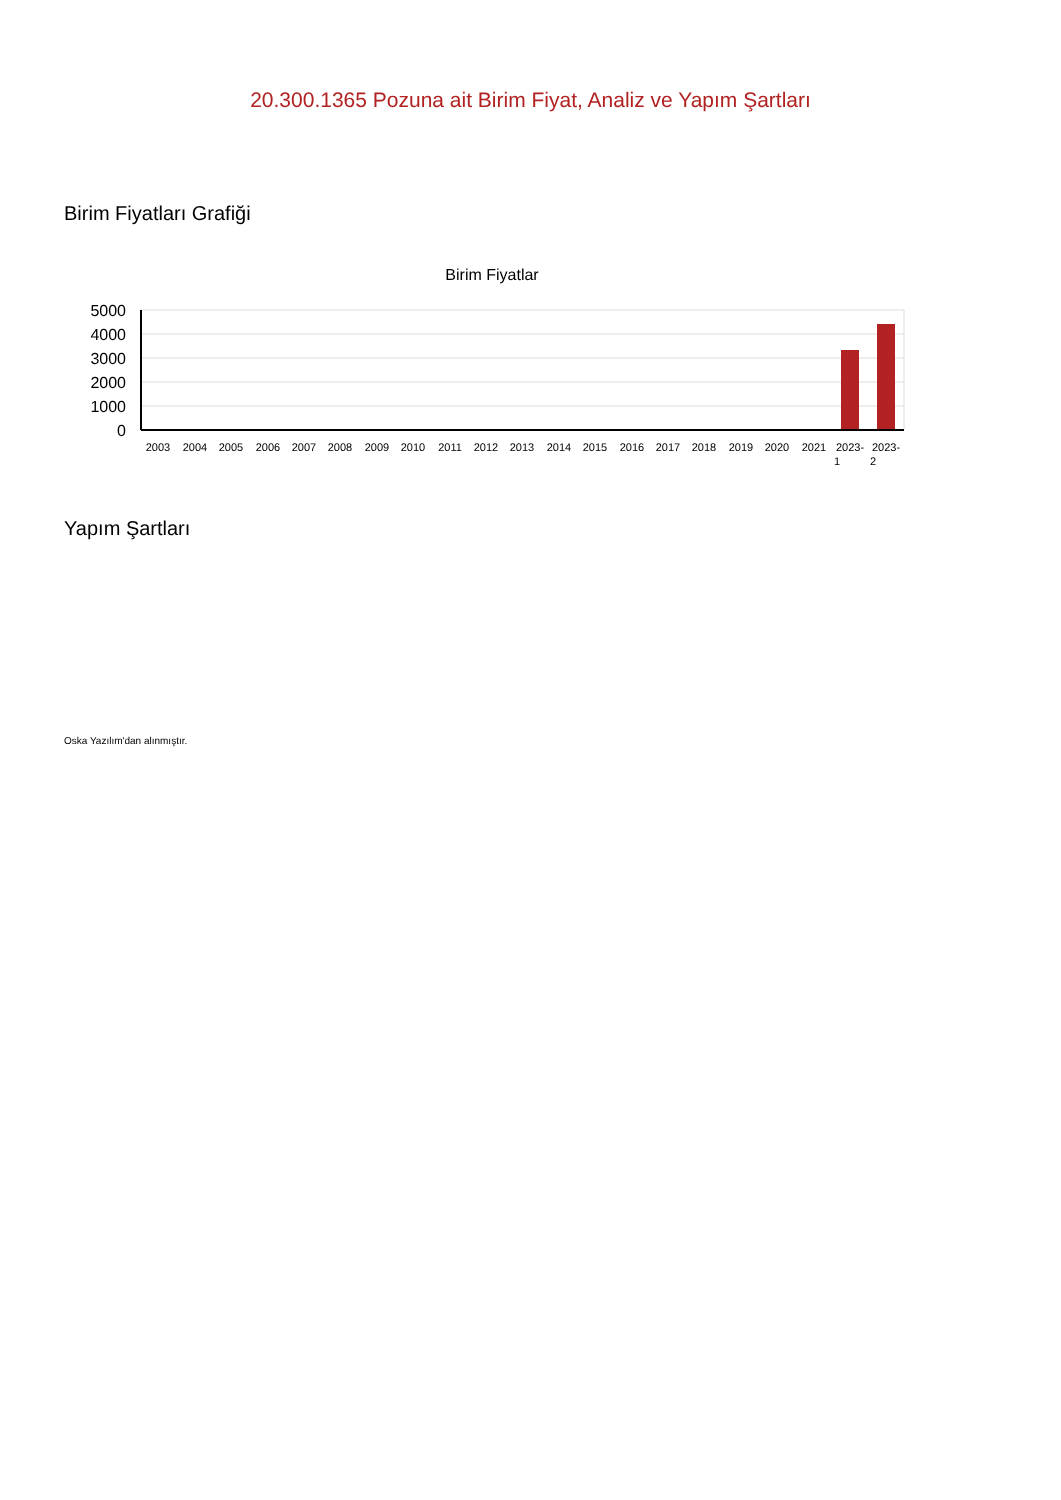20.300.1365 Pozuna ait Birim Fiyat, Analiz ve Yapım Şartları
Birim Fiyatları Grafiği
Birim Fiyatlar
5000
4000
3000
2000
1000
0
2003
2004
2005
2006
2007
2008
2009
2010
2011
2012
2013
2014
2015
2016
2017
2018
2019
2020
2021
2023-
2023-
1
2
Yapım Şartları
Oska Yazılım'dan alınmıştır.